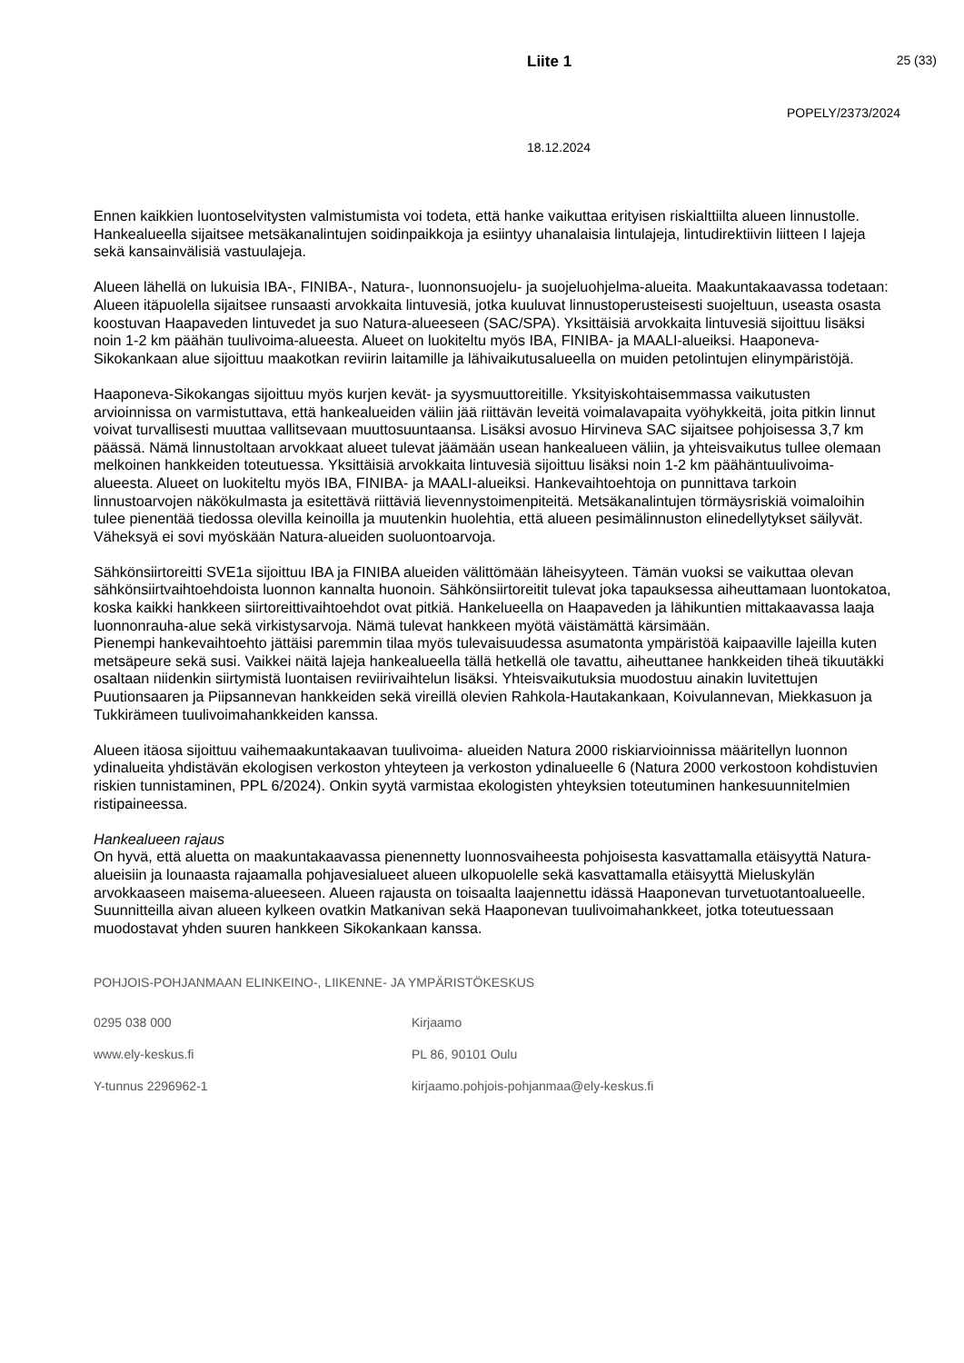Liite 1 25 (33)
POPELY/2373/2024
18.12.2024
Ennen kaikkien luontoselvitysten valmistumista voi todeta, että hanke vaikuttaa erityisen riskialttiilta alueen linnustolle. Hankealueella sijaitsee metsäkanalintujen soidinpaikkoja ja esiintyy uhanalaisia lintulajeja, lintudirektiivin liitteen I lajeja sekä kansainvälisiä vastuulajeja.
Alueen lähellä on lukuisia IBA-, FINIBA-, Natura-, luonnonsuojelu- ja suojeluohjelma-alueita. Maakuntakaavassa todetaan: Alueen itäpuolella sijaitsee runsaasti arvokkaita lintuvesiä, jotka kuuluvat linnustoperusteisesti suojeltuun, useasta osasta koostuvan Haapaveden lintuvedet ja suo Natura-alueeseen (SAC/SPA). Yksittäisiä arvokkaita lintuvesiä sijoittuu lisäksi noin 1-2 km päähän tuulivoima-alueesta. Alueet on luokiteltu myös IBA, FINIBA- ja MAALI-alueiksi. Haaponeva-Sikokankaan alue sijoittuu maakotkan reviirin laitamille ja lähivaikutusalueella on muiden petolintujen elinympäristöjä.
Haaponeva-Sikokangas sijoittuu myös kurjen kevät- ja syysmuuttoreitille. Yksityiskohtaisemmassa vaikutusten arvioinnissa on varmistuttava, että hankealueiden väliin jää riittävän leveitä voimalavapaita vyöhykkeitä, joita pitkin linnut voivat turvallisesti muuttaa vallitsevaan muuttosuuntaansa. Lisäksi avosuo Hirvineva SAC sijaitsee pohjoisessa 3,7 km päässä. Nämä linnustoltaan arvokkaat alueet tulevat jäämään usean hankealueen väliin, ja yhteisvaikutus tullee olemaan melkoinen hankkeiden toteutuessa. Yksittäisiä arvokkaita lintuvesiä sijoittuu lisäksi noin 1-2 km päähäntuulivoima-alueesta. Alueet on luokiteltu myös IBA, FINIBA- ja MAALI-alueiksi. Hankevaihtoehtoja on punnittava tarkoin linnustoarvojen näkökulmasta ja esitettävä riittäviä lievennystoimenpiteitä. Metsäkanalintujen törmäysriskiä voimaloihin tulee pienentää tiedossa olevilla keinoilla ja muutenkin huolehtia, että alueen pesimälinnuston elinedellytykset säilyvät. Väheksyä ei sovi myöskään Natura-alueiden suoluontoarvoja.
Sähkönsiirtoreitti SVE1a sijoittuu IBA ja FINIBA alueiden välittömään läheisyyteen. Tämän vuoksi se vaikuttaa olevan sähkönsiirtvaihtoehdoista luonnon kannalta huonoin. Sähkönsiirtoreitit tulevat joka tapauksessa aiheuttamaan luontokatoa, koska kaikki hankkeen siirtoreittivaihtoehdot ovat pitkiä. Hankelueella on Haapaveden ja lähikuntien mittakaavassa laaja luonnonrauha-alue sekä virkistysarvoja. Nämä tulevat hankkeen myötä väistämättä kärsimään.
Pienempi hankevaihtoehto jättäisi paremmin tilaa myös tulevaisuudessa asumatonta ympäristöä kaipaaville lajeilla kuten metsäpeure sekä susi. Vaikkei näitä lajeja hankealueella tällä hetkellä ole tavattu, aiheuttanee hankkeiden tiheä tikuutäkki osaltaan niidenkin siirtymistä luontaisen reviirivaihtelun lisäksi. Yhteisvaikutuksia muodostuu ainakin luvitettujen Puutionsaaren ja Piipsannevan hankkeiden sekä vireillä olevien Rahkola-Hautakankaan, Koivulannevan, Miekkasuon ja Tukkirämeen tuulivoimahankkeiden kanssa.
Alueen itäosa sijoittuu vaihemaakuntakaavan tuulivoima- alueiden Natura 2000 riskiarvioinnissa määritellyn luonnon ydinalueita yhdistävän ekologisen verkoston yhteyteen ja verkoston ydinalueelle 6 (Natura 2000 verkostoon kohdistuvien riskien tunnistaminen, PPL 6/2024). Onkin syytä varmistaa ekologisten yhteyksien toteutuminen hankesuunnitelmien ristipaineessa.
Hankealueen rajaus
On hyvä, että aluetta on maakuntakaavassa pienennetty luonnosvaiheesta pohjoisesta kasvattamalla etäisyyttä Natura-alueisiin ja lounaasta rajaamalla pohjavesialueet alueen ulkopuolelle sekä kasvattamalla etäisyyttä Mieluskylän arvokkaaseen maisema-alueeseen. Alueen rajausta on toisaalta laajennettu idässä Haaponevan turvetuotantoalueelle. Suunnitteilla aivan alueen kylkeen ovatkin Matkanivan sekä Haaponevan tuulivoimahankkeet, jotka toteutuessaan muodostavat yhden suuren hankkeen Sikokankaan kanssa.
POHJOIS-POHJANMAAN ELINKEINO-, LIIKENNE- JA YMPÄRISTÖKESKUS
0295 038 000 Kirjaamo
www.ely-keskus.fi PL 86, 90101 Oulu
Y-tunnus 2296962-1 kirjaamo.pohjois-pohjanmaa@ely-keskus.fi